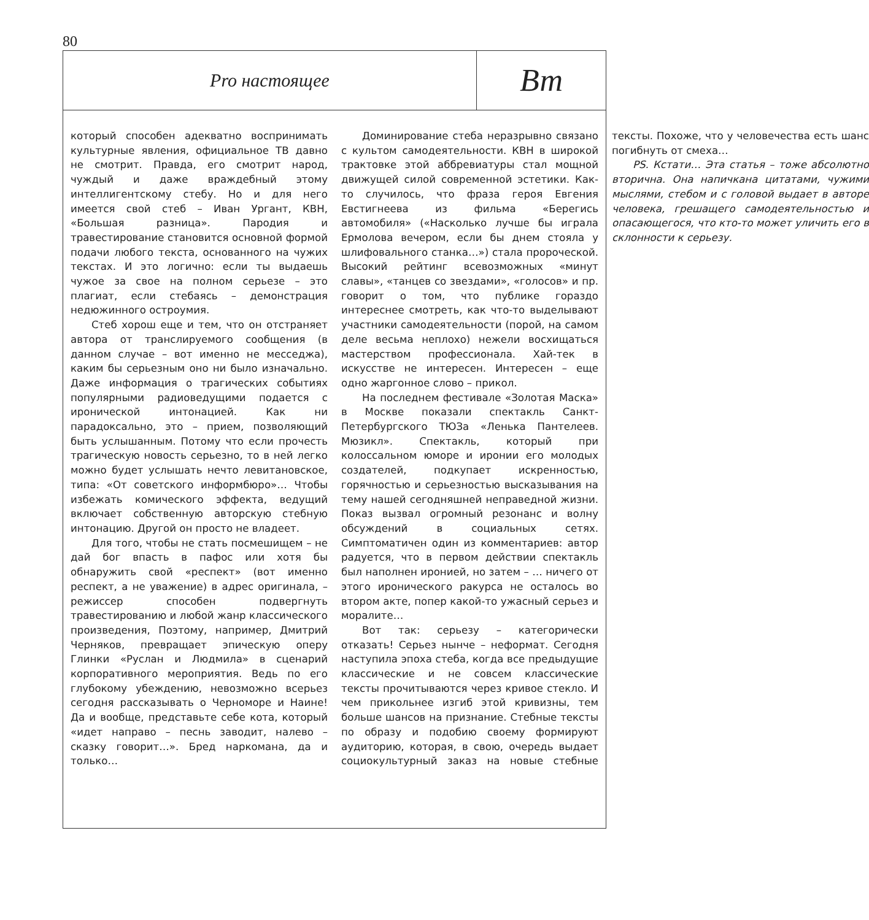80
Pro настоящее
Вт
который способен адекватно воспринимать культурные явления, официальное ТВ давно не смотрит. Правда, его смотрит народ, чуждый и даже враждебный этому интеллигентскому стебу. Но и для него имеется свой стеб – Иван Ургант, КВН, «Большая разница». Пародия и травестирование становится основной формой подачи любого текста, основанного на чужих текстах. И это логично: если ты выдаешь чужое за свое на полном серьезе – это плагиат, если стебаясь – демонстрация недюжинного остроумия.
Стеб хорош еще и тем, что он отстраняет автора от транслируемого сообщения (в данном случае – вот именно не месседжа), каким бы серьезным оно ни было изначально. Даже информация о трагических событиях популярными радиоведущими подается с иронической интонацией. Как ни парадоксально, это – прием, позволяющий быть услышанным. Потому что если прочесть трагическую новость серьезно, то в ней легко можно будет услышать нечто левитановское, типа: «От советского информбюро»… Чтобы избежать комического эффекта, ведущий включает собственную авторскую стебную интонацию. Другой он просто не владеет.
Для того, чтобы не стать посмешищем – не дай бог впасть в пафос или хотя бы обнаружить свой «респект» (вот именно респект, а не уважение) в адрес оригинала, – режиссер способен подвергнуть травестированию и любой жанр классического произведения, Поэтому, например, Дмитрий Черняков, превращает эпическую оперу Глинки «Руслан и Людмила» в сценарий корпоративного мероприятия. Ведь по его глубокому убеждению, невозможно всерьез сегодня рассказывать о Черноморе и Наине! Да и вообще, представьте себе кота, который «идет направо – песнь заводит, налево – сказку говорит…». Бред наркомана, да и только…
Доминирование стеба неразрывно связано с культом самодеятельности. КВН в широкой трактовке этой аббревиатуры стал мощной движущей силой современной эстетики. Как-то случилось, что фраза героя Евгения Евстигнеева из фильма «Берегись автомобиля» («Насколько лучше бы играла Ермолова вечером, если бы днем стояла у шлифовального станка…») стала пророческой. Высокий рейтинг всевозможных «минут славы», «танцев со звездами», «голосов» и пр. говорит о том, что публике гораздо интереснее смотреть, как что-то выделывают участники самодеятельности (порой, на самом деле весьма неплохо) нежели восхищаться мастерством профессионала. Хай-тек в искусстве не интересен. Интересен – еще одно жаргонное слово – прикол.
На последнем фестивале «Золотая Маска» в Москве показали спектакль Санкт-Петербургского ТЮЗа «Ленька Пантелеев. Мюзикл». Спектакль, который при колоссальном юморе и иронии его молодых создателей, подкупает искренностью, горячностью и серьезностью высказывания на тему нашей сегодняшней неправедной жизни. Показ вызвал огромный резонанс и волну обсуждений в социальных сетях. Симптоматичен один из комментариев: автор радуется, что в первом действии спектакль был наполнен иронией, но затем – … ничего от этого иронического ракурса не осталось во втором акте, попер какой-то ужасный серьез и моралите…
Вот так: серьезу – категорически отказать! Серьез нынче – неформат. Сегодня наступила эпоха стеба, когда все предыдущие классические и не совсем классические тексты прочитываются через кривое стекло. И чем прикольнее изгиб этой кривизны, тем больше шансов на признание. Стебные тексты по образу и подобию своему формируют аудиторию, которая, в свою, очередь выдает социокультурный заказ на новые стебные тексты. Похоже, что у человечества есть шанс погибнуть от смеха…
PS. Кстати… Эта статья – тоже абсолютно вторична. Она напичкана цитатами, чужими мыслями, стебом и с головой выдает в авторе человека, грешащего самодеятельностью и опасающегося, что кто-то может уличить его в склонности к серьезу.